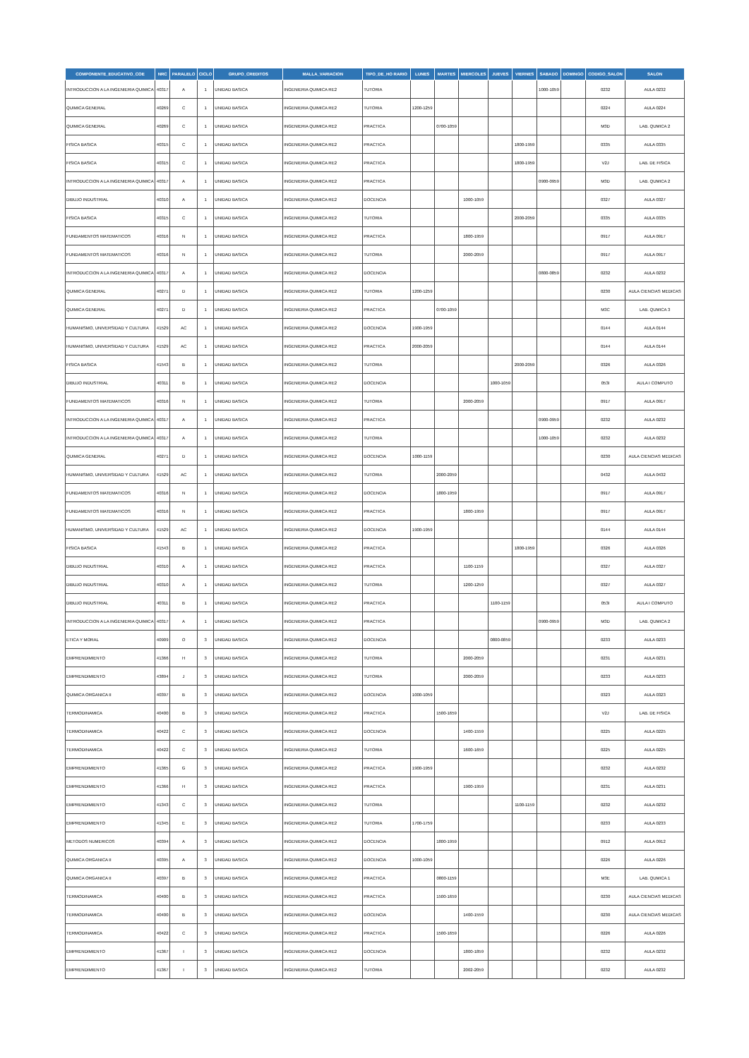| COMPONENTE_EDUCATIVO_COE | NRC | PARALELO | CICLO | GRUPO_CREDITOS | MALLA_VARIACION | TIPO_DE_HO RARIO | LUNES | MARTES | MIERCOLES | JUEVES | VIERNES | SABADO | DOMINGO | CODIGO_SALON | SALON |
| --- | --- | --- | --- | --- | --- | --- | --- | --- | --- | --- | --- | --- | --- | --- | --- |
| INTRODUCCION A LA INGENIERIA QUIMICA | 40317 | A | 1 | UNIDAD BASICA | INGENIERIA QUIMICA RE2 | TUTORIA | | | | | | 1000-1059 | | 0232 | AULA 0232 |
| QUIMICA GENERAL | 40269 | C | 1 | UNIDAD BASICA | INGENIERIA QUIMICA RE2 | TUTORIA | 1200-1259 | | | | | | | 0224 | AULA 0224 |
| QUIMICA GENERAL | 40269 | C | 1 | UNIDAD BASICA | INGENIERIA QUIMICA RE2 | PRACTICA | | 0700-1059 | | | | | | M3D | LAB. QUMICA 2 |
| FISICA BASICA | 40315 | C | 1 | UNIDAD BASICA | INGENIERIA QUIMICA RE2 | PRACTICA | | | | | 1800-1959 | | | 0335 | AULA 0335 |
| FISICA BASICA | 40315 | C | 1 | UNIDAD BASICA | INGENIERIA QUIMICA RE2 | PRACTICA | | | | | 1800-1959 | | | V2J | LAB. DE FISICA |
| INTRODUCCION A LA INGENIERIA QUIMICA | 40317 | A | 1 | UNIDAD BASICA | INGENIERIA QUIMICA RE2 | PRACTICA | | | | | | 0900-0959 | | M3D | LAB. QUMICA 2 |
| DIBUJO INDUSTRIAL | 40310 | A | 1 | UNIDAD BASICA | INGENIERIA QUIMICA RE2 | DOCENCIA | | | 1000-1059 | | | | | 0327 | AULA 0327 |
| FISICA BASICA | 40315 | C | 1 | UNIDAD BASICA | INGENIERIA QUIMICA RE2 | TUTORIA | | | | | 2000-2059 | | | 0335 | AULA 0335 |
| FUNDAMENTOS MATEMATICOS | 40316 | N | 1 | UNIDAD BASICA | INGENIERIA QUIMICA RE2 | PRACTICA | | | 1800-1959 | | | | | 0917 | AULA 0917 |
| FUNDAMENTOS MATEMATICOS | 40316 | N | 1 | UNIDAD BASICA | INGENIERIA QUIMICA RE2 | TUTORIA | | | 2000-2059 | | | | | 0917 | AULA 0917 |
| INTRODUCCION A LA INGENIERIA QUIMICA | 40317 | A | 1 | UNIDAD BASICA | INGENIERIA QUIMICA RE2 | DOCENCIA | | | | | | 0800-0859 | | 0232 | AULA 0232 |
| QUIMICA GENERAL | 40271 | D | 1 | UNIDAD BASICA | INGENIERIA QUIMICA RE2 | TUTORIA | 1200-1259 | | | | | | | 0230 | AULA CIENCIAS MEDICAS |
| QUIMICA GENERAL | 40271 | D | 1 | UNIDAD BASICA | INGENIERIA QUIMICA RE2 | PRACTICA | | 0700-1059 | | | | | | M3C | LAB. QUMICA 3 |
| HUMANISMO, UNIVERSIDAD Y CULTURA | 41529 | AC | 1 | UNIDAD BASICA | INGENIERIA QUIMICA RE2 | DOCENCIA | 1900-1959 | | | | | | | 0144 | AULA 0144 |
| HUMANISMO, UNIVERSIDAD Y CULTURA | 41529 | AC | 1 | UNIDAD BASICA | INGENIERIA QUIMICA RE2 | PRACTICA | 2000-2059 | | | | | | | 0144 | AULA 0144 |
| FISICA BASICA | 41543 | B | 1 | UNIDAD BASICA | INGENIERIA QUIMICA RE2 | TUTORIA | | | | | 2000-2059 | | | 0326 | AULA 0326 |
| DIBUJO INDUSTRIAL | 40311 | B | 1 | UNIDAD BASICA | INGENIERIA QUIMICA RE2 | DOCENCIA | | | | 1000-1059 | | | | 053I | AULA I COMPUTO |
| FUNDAMENTOS MATEMATICOS | 40316 | N | 1 | UNIDAD BASICA | INGENIERIA QUIMICA RE2 | TUTORIA | | | 2000-2059 | | | | | 0917 | AULA 0917 |
| INTRODUCCION A LA INGENIERIA QUIMICA | 40317 | A | 1 | UNIDAD BASICA | INGENIERIA QUIMICA RE2 | PRACTICA | | | | | | 0900-0959 | | 0232 | AULA 0232 |
| INTRODUCCION A LA INGENIERIA QUIMICA | 40317 | A | 1 | UNIDAD BASICA | INGENIERIA QUIMICA RE2 | TUTORIA | | | | | | 1000-1059 | | 0232 | AULA 0232 |
| QUIMICA GENERAL | 40271 | D | 1 | UNIDAD BASICA | INGENIERIA QUIMICA RE2 | DOCENCIA | 1000-1159 | | | | | | | 0230 | AULA CIENCIAS MEDICAS |
| HUMANISMO, UNIVERSIDAD Y CULTURA | 41529 | AC | 1 | UNIDAD BASICA | INGENIERIA QUIMICA RE2 | TUTORIA | | 2000-2059 | | | | | | 0432 | AULA 0432 |
| FUNDAMENTOS MATEMATICOS | 40316 | N | 1 | UNIDAD BASICA | INGENIERIA QUIMICA RE2 | DOCENCIA | | 1800-1959 | | | | | | 0917 | AULA 0917 |
| FUNDAMENTOS MATEMATICOS | 40316 | N | 1 | UNIDAD BASICA | INGENIERIA QUIMICA RE2 | PRACTICA | | | 1800-1959 | | | | | 0917 | AULA 0917 |
| HUMANISMO, UNIVERSIDAD Y CULTURA | 41529 | AC | 1 | UNIDAD BASICA | INGENIERIA QUIMICA RE2 | DOCENCIA | 1900-1959 | | | | | | | 0144 | AULA 0144 |
| FISICA BASICA | 41543 | B | 1 | UNIDAD BASICA | INGENIERIA QUIMICA RE2 | PRACTICA | | | | | 1800-1959 | | | 0326 | AULA 0326 |
| DIBUJO INDUSTRIAL | 40310 | A | 1 | UNIDAD BASICA | INGENIERIA QUIMICA RE2 | PRACTICA | | | 1100-1159 | | | | | 0327 | AULA 0327 |
| DIBUJO INDUSTRIAL | 40310 | A | 1 | UNIDAD BASICA | INGENIERIA QUIMICA RE2 | TUTORIA | | | 1200-1259 | | | | | 0327 | AULA 0327 |
| DIBUJO INDUSTRIAL | 40311 | B | 1 | UNIDAD BASICA | INGENIERIA QUIMICA RE2 | PRACTICA | | | | 1100-1159 | | | | 053I | AULA I COMPUTO |
| INTRODUCCION A LA INGENIERIA QUIMICA | 40317 | A | 1 | UNIDAD BASICA | INGENIERIA QUIMICA RE2 | PRACTICA | | | | | | 0900-0959 | | M3D | LAB. QUMICA 2 |
| ETICA Y MORAL | 40909 | O | 3 | UNIDAD BASICA | INGENIERIA QUIMICA RE2 | DOCENCIA | | | | 0800-0859 | | | | 0233 | AULA 0233 |
| EMPRENDIMIENTO | 41366 | H | 3 | UNIDAD BASICA | INGENIERIA QUIMICA RE2 | TUTORIA | | | 2000-2059 | | | | | 0231 | AULA 0231 |
| EMPRENDIMIENTO | 43894 | J | 3 | UNIDAD BASICA | INGENIERIA QUIMICA RE2 | TUTORIA | | | 2000-2059 | | | | | 0233 | AULA 0233 |
| QUIMICA ORGANICA II | 40397 | B | 3 | UNIDAD BASICA | INGENIERIA QUIMICA RE2 | DOCENCIA | 1000-1059 | | | | | | | 0323 | AULA 0323 |
| TERMODINAMICA | 40400 | B | 3 | UNIDAD BASICA | INGENIERIA QUIMICA RE2 | PRACTICA | | 1500-1659 | | | | | | V2J | LAB. DE FISICA |
| TERMODINAMICA | 40422 | C | 3 | UNIDAD BASICA | INGENIERIA QUIMICA RE2 | DOCENCIA | | | 1400-1559 | | | | | 0225 | AULA 0225 |
| TERMODINAMICA | 40422 | C | 3 | UNIDAD BASICA | INGENIERIA QUIMICA RE2 | TUTORIA | | | 1600-1659 | | | | | 0225 | AULA 0225 |
| EMPRENDIMIENTO | 41365 | G | 3 | UNIDAD BASICA | INGENIERIA QUIMICA RE2 | PRACTICA | 1900-1959 | | | | | | | 0232 | AULA 0232 |
| EMPRENDIMIENTO | 41366 | H | 3 | UNIDAD BASICA | INGENIERIA QUIMICA RE2 | PRACTICA | | | 1900-1959 | | | | | 0231 | AULA 0231 |
| EMPRENDIMIENTO | 41343 | C | 3 | UNIDAD BASICA | INGENIERIA QUIMICA RE2 | TUTORIA | | | | | 1100-1159 | | | 0232 | AULA 0232 |
| EMPRENDIMIENTO | 41345 | E | 3 | UNIDAD BASICA | INGENIERIA QUIMICA RE2 | TUTORIA | 1700-1759 | | | | | | | 0233 | AULA 0233 |
| METODOS NUMERICOS | 40394 | A | 3 | UNIDAD BASICA | INGENIERIA QUIMICA RE2 | DOCENCIA | | 1800-1959 | | | | | | 0912 | AULA 0912 |
| QUIMICA ORGANICA II | 40395 | A | 3 | UNIDAD BASICA | INGENIERIA QUIMICA RE2 | DOCENCIA | 1000-1059 | | | | | | | 0226 | AULA 0226 |
| QUIMICA ORGANICA II | 40397 | B | 3 | UNIDAD BASICA | INGENIERIA QUIMICA RE2 | PRACTICA | | 0800-1159 | | | | | | M3E | LAB. QUMICA 1 |
| TERMODINAMICA | 40400 | B | 3 | UNIDAD BASICA | INGENIERIA QUIMICA RE2 | PRACTICA | | 1500-1659 | | | | | | 0230 | AULA CIENCIAS MEDICAS |
| TERMODINAMICA | 40400 | B | 3 | UNIDAD BASICA | INGENIERIA QUIMICA RE2 | DOCENCIA | | | 1400-1559 | | | | | 0230 | AULA CIENCIAS MEDICAS |
| TERMODINAMICA | 40422 | C | 3 | UNIDAD BASICA | INGENIERIA QUIMICA RE2 | PRACTICA | | 1500-1659 | | | | | | 0226 | AULA 0226 |
| EMPRENDIMIENTO | 41367 | I | 3 | UNIDAD BASICA | INGENIERIA QUIMICA RE2 | DOCENCIA | | | 1800-1859 | | | | | 0232 | AULA 0232 |
| EMPRENDIMIENTO | 41367 | I | 3 | UNIDAD BASICA | INGENIERIA QUIMICA RE2 | TUTORIA | | | 2002-2059 | | | | | 0232 | AULA 0232 |